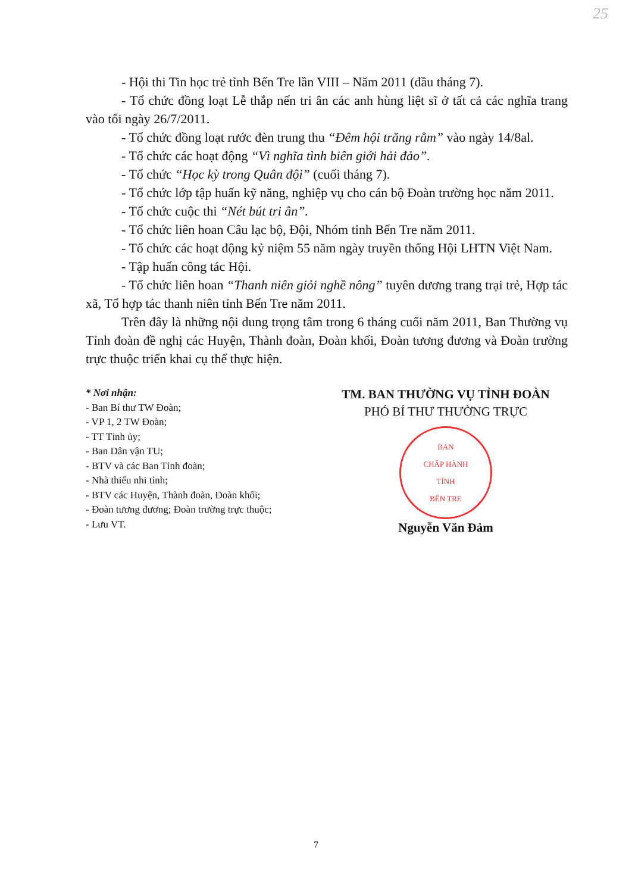25
- Hội thi Tin học trẻ tỉnh Bến Tre lần VIII – Năm 2011 (đầu tháng 7).
- Tổ chức đồng loạt Lễ thắp nến tri ân các anh hùng liệt sĩ ở tất cả các nghĩa trang vào tối ngày 26/7/2011.
- Tổ chức đồng loạt rước đèn trung thu “Đêm hội trăng rằm” vào ngày 14/8al.
- Tổ chức các hoạt động “Vì nghĩa tình biên giới hải đảo”.
- Tổ chức “Học kỳ trong Quân đội” (cuối tháng 7).
- Tổ chức lớp tập huấn kỹ năng, nghiệp vụ cho cán bộ Đoàn trường học năm 2011.
- Tổ chức cuộc thi “Nét bút tri ân”.
- Tổ chức liên hoan Câu lạc bộ, Đội, Nhóm tỉnh Bến Tre năm 2011.
- Tổ chức các hoạt động kỷ niệm 55 năm ngày truyền thống Hội LHTN Việt Nam.
- Tập huấn công tác Hội.
- Tổ chức liên hoan “Thanh niên giỏi nghề nông” tuyên dương trang trại trẻ, Hợp tác xã, Tổ hợp tác thanh niên tỉnh Bến Tre năm 2011.
Trên đây là những nội dung trọng tâm trong 6 tháng cuối năm 2011, Ban Thường vụ Tỉnh đoàn đề nghị các Huyện, Thành đoàn, Đoàn khối, Đoàn tương đương và Đoàn trường trực thuộc triển khai cụ thể thực hiện.
* Nơi nhận:
- Ban Bí thư TW Đoàn;
- VP 1, 2 TW Đoàn;
- TT Tỉnh ủy;
- Ban Dân vận TU;
- BTV và các Ban Tỉnh đoàn;
- Nhà thiếu nhi tỉnh;
- BTV các Huyện, Thành đoàn, Đoàn khối;
- Đoàn tương đương; Đoàn trường trực thuộc;
- Lưu VT.
TM. BAN THƯỜNG VỤ TỈNH ĐOÀN
PHÓ BÍ THƯ THƯỜNG TRỰC
BAN
CHẤP HÀNH
TỈNH
BẾN TRE
Nguyễn Văn Đảm
7